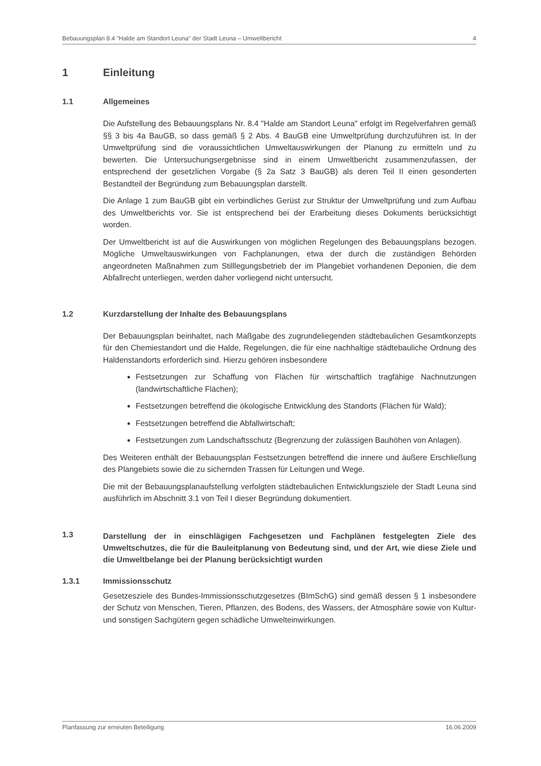Bebauungsplan 8.4 "Halde am Standort Leuna" der Stadt Leuna – Umweltbericht 4
1 Einleitung
1.1 Allgemeines
Die Aufstellung des Bebauungsplans Nr. 8.4 "Halde am Standort Leuna" erfolgt im Regelverfahren gemäß §§ 3 bis 4a BauGB, so dass gemäß § 2 Abs. 4 BauGB eine Umweltprüfung durchzuführen ist. In der Umweltprüfung sind die voraussichtlichen Umweltauswirkungen der Planung zu ermitteln und zu bewerten. Die Untersuchungsergebnisse sind in einem Umweltbericht zusammenzufassen, der entsprechend der gesetzlichen Vorgabe (§ 2a Satz 3 BauGB) als deren Teil II einen gesonderten Bestandteil der Begründung zum Bebauungsplan darstellt.
Die Anlage 1 zum BauGB gibt ein verbindliches Gerüst zur Struktur der Umweltprüfung und zum Aufbau des Umweltberichts vor. Sie ist entsprechend bei der Erarbeitung dieses Dokuments berücksichtigt worden.
Der Umweltbericht ist auf die Auswirkungen von möglichen Regelungen des Bebauungsplans bezogen. Mögliche Umweltauswirkungen von Fachplanungen, etwa der durch die zuständigen Behörden angeordneten Maßnahmen zum Stilllegungsbetrieb der im Plangebiet vorhandenen Deponien, die dem Abfallrecht unterliegen, werden daher vorliegend nicht untersucht.
1.2 Kurzdarstellung der Inhalte des Bebauungsplans
Der Bebauungsplan beinhaltet, nach Maßgabe des zugrundeliegenden städtebaulichen Gesamtkonzepts für den Chemiestandort und die Halde, Regelungen, die für eine nachhaltige städtebauliche Ordnung des Haldenstandorts erforderlich sind. Hierzu gehören insbesondere
Festsetzungen zur Schaffung von Flächen für wirtschaftlich tragfähige Nachnutzungen (landwirtschaftliche Flächen);
Festsetzungen betreffend die ökologische Entwicklung des Standorts (Flächen für Wald);
Festsetzungen betreffend die Abfallwirtschaft;
Festsetzungen zum Landschaftsschutz (Begrenzung der zulässigen Bauhöhen von Anlagen).
Des Weiteren enthält der Bebauungsplan Festsetzungen betreffend die innere und äußere Erschließung des Plangebiets sowie die zu sichernden Trassen für Leitungen und Wege.
Die mit der Bebauungsplanaufstellung verfolgten städtebaulichen Entwicklungsziele der Stadt Leuna sind ausführlich im Abschnitt 3.1 von Teil I dieser Begründung dokumentiert.
1.3 Darstellung der in einschlägigen Fachgesetzen und Fachplänen festgelegten Ziele des Umweltschutzes, die für die Bauleitplanung von Bedeutung sind, und der Art, wie diese Ziele und die Umweltbelange bei der Planung berücksichtigt wurden
1.3.1 Immissionsschutz
Gesetzesziele des Bundes-Immissionsschutzgesetzes (BImSchG) sind gemäß dessen § 1 insbesondere der Schutz von Menschen, Tieren, Pflanzen, des Bodens, des Wassers, der Atmosphäre sowie von Kultur- und sonstigen Sachgütern gegen schädliche Umwelteinwirkungen.
Planfassung zur erneuten Beteiligung 16.06.2009